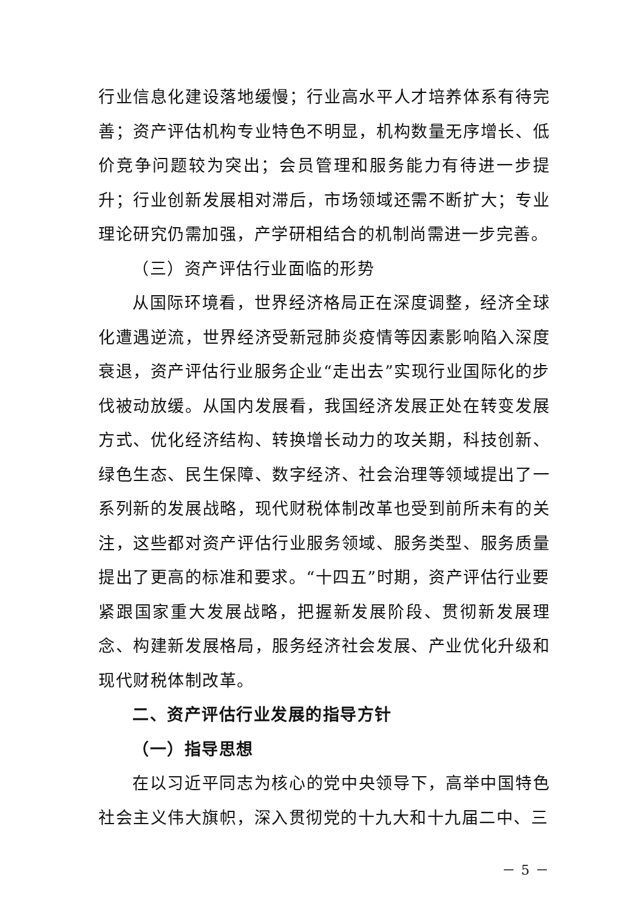行业信息化建设落地缓慢；行业高水平人才培养体系有待完善；资产评估机构专业特色不明显，机构数量无序增长、低价竞争问题较为突出；会员管理和服务能力有待进一步提升；行业创新发展相对滞后，市场领域还需不断扩大；专业理论研究仍需加强，产学研相结合的机制尚需进一步完善。
（三）资产评估行业面临的形势
从国际环境看，世界经济格局正在深度调整，经济全球化遭遇逆流，世界经济受新冠肺炎疫情等因素影响陷入深度衰退，资产评估行业服务企业“走出去”实现行业国际化的步伐被动放缓。从国内发展看，我国经济发展正处在转变发展方式、优化经济结构、转换增长动力的攻关期，科技创新、绿色生态、民生保障、数字经济、社会治理等领域提出了一系列新的发展战略，现代财税体制改革也受到前所未有的关注，这些都对资产评估行业服务领域、服务类型、服务质量提出了更高的标准和要求。“十四五”时期，资产评估行业要紧跟国家重大发展战略，把握新发展阶段、贯彻新发展理念、构建新发展格局，服务经济社会发展、产业优化升级和现代财税体制改革。
二、资产评估行业发展的指导方针
（一）指导思想
在以习近平同志为核心的党中央领导下，高举中国特色社会主义伟大旗帜，深入贯彻党的十九大和十九届二中、三
－ 5 －